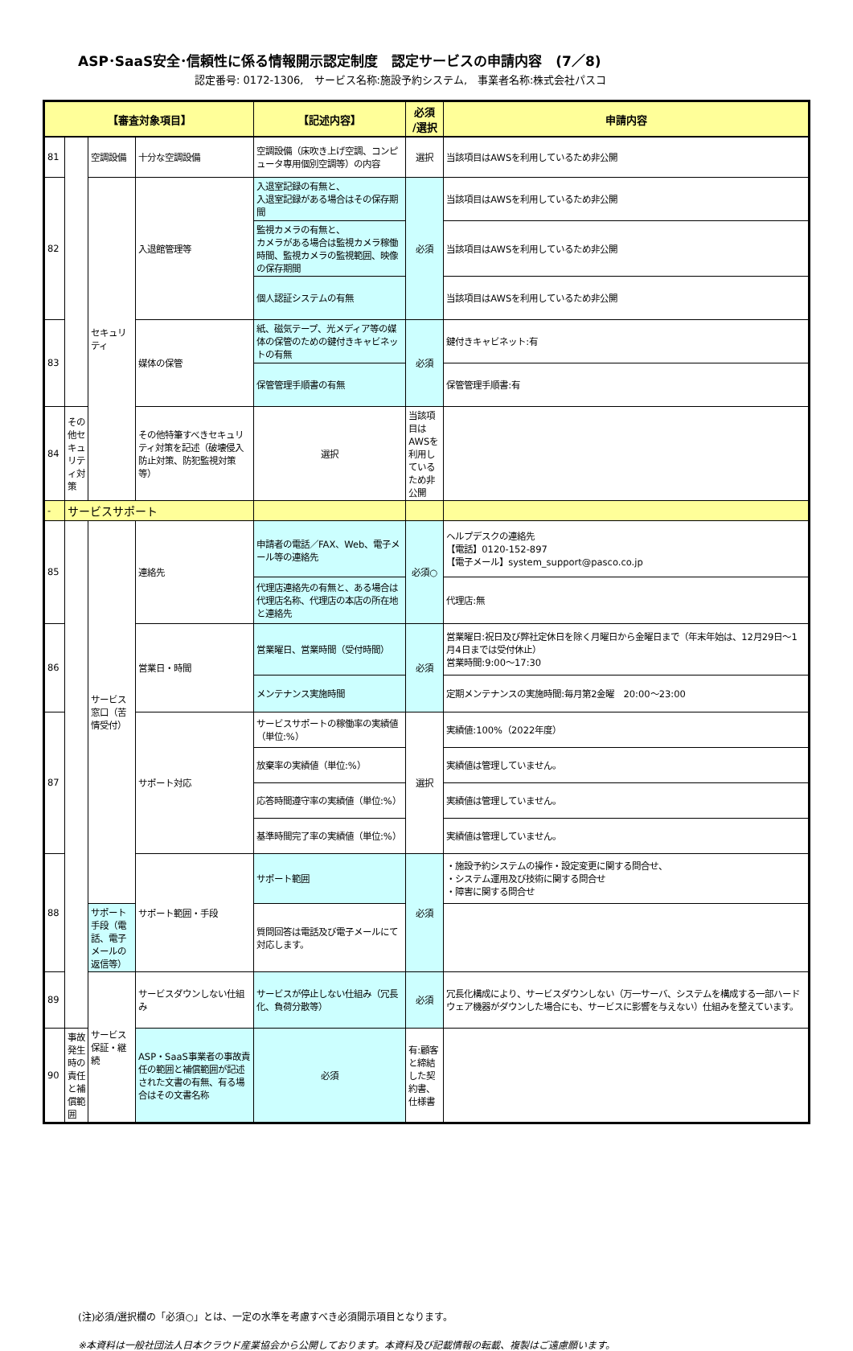ASP･SaaS安全･信頼性に係る情報開示認定制度　認定サービスの申請内容　(7／8)
認定番号: 0172-1306,　サービス名称:施設予約システム,　事業者名称:株式会社パスコ
| 【審査対象項目】 | | | | 【記述内容】 | 必須 /選択 | 申請内容 |
| --- | --- | --- | --- | --- | --- | --- |
| 81 | | 空調設備 | 十分な空調設備 | 空調設備（床吹き上げ空調、コンピュータ専用個別空調等）の内容 | 選択 | 当該項目はAWSを利用しているため非公開 |
| 82 | | セキュリティ | 入退館管理等 | 入退室記録の有無と、 入退室記録がある場合はその保存期間 | 必須 | 当該項目はAWSを利用しているため非公開 |
| | | | | 監視カメラの有無と、 カメラがある場合は監視カメラ稼働時間、監視カメラの監視範囲、映像の保存期間 | | 当該項目はAWSを利用しているため非公開 |
| | | | | 個人認証システムの有無 | | 当該項目はAWSを利用しているため非公開 |
| 83 | | | 媒体の保管 | 紙、磁気テープ、光メディア等の媒体の保管のための鍵付きキャビネットの有無 | 必須 | 鍵付きキャビネット:有 |
| | | | | 保管管理手順書の有無 | | 保管管理手順書:有 |
| 84 | その他セキュリティ対策 | | その他特筆すべきセキュリティ対策を記述（破壊侵入防止対策、防犯監視対策等） | 選択 | 当該項目はAWSを利用しているため非公開 | |
| - | サービスサポート | | | | | |
| 85 | | サービス窓口（苦情受付） | 連絡先 | 申請者の電話／FAX、Web、電子メール等の連絡先 | 必須○ | ヘルプデスクの連絡先 【電話】0120-152-897 【電子メール】system_support@pasco.co.jp |
| | | | | 代理店連絡先の有無と、ある場合は代理店名称、代理店の本店の所在地と連絡先 | | 代理店:無 |
| 86 | | | 営業日・時間 | 営業曜日、営業時間（受付時間） | 必須 | 営業曜日:祝日及び弊社定休日を除く月曜日から金曜日まで（年末年始は、12月29日～1月4日までは受付休止） 営業時間:9:00～17:30 |
| | | | | メンテナンス実施時間 | | 定期メンテナンスの実施時間:毎月第2金曜 20:00～23:00 |
| 87 | | | サポート対応 | サービスサポートの稼働率の実績値（単位:%） | 選択 | 実績値:100%（2022年度） |
| | | | | 放棄率の実績値（単位:%） | | 実績値は管理していません。 |
| | | | | 応答時間遵守率の実績値（単位:%） | | 実績値は管理していません。 |
| | | | | 基準時間完了率の実績値（単位:%） | | 実績値は管理していません。 |
| 88 | | | サポート範囲・手段 | サポート範囲 | 必須 | ・施設予約システムの操作・設定変更に関する問合せ、 ・システム運用及び技術に関する問合せ ・障害に関する問合せ |
| | | サポート手段（電話、電子メールの返信等） | | 質問回答は電話及び電子メールにて対応します。 | | |
| 89 | | サービス保証・継続 | サービスダウンしない仕組み | サービスが停止しない仕組み（冗長化、負荷分散等） | 必須 | 冗長化構成により、サービスダウンしない（万一サーバ、システムを構成する一部ハードウェア機器がダウンした場合にも、サービスに影響を与えない）仕組みを整えています。 |
| 90 | 事故発生時の責任と補償範囲 | | ASP・SaaS事業者の事故責任の範囲と補償範囲が記述された文書の有無、有る場合はその文書名称 | 必須 | 有:顧客と締結した契約書、仕様書 | |
(注)必須/選択欄の「必須○」とは、一定の水準を考慮すべき必須開示項目となります。
※本資料は一般社団法人日本クラウド産業協会から公開しております。本資料及び記載情報の転載、複製はご遠慮願います。